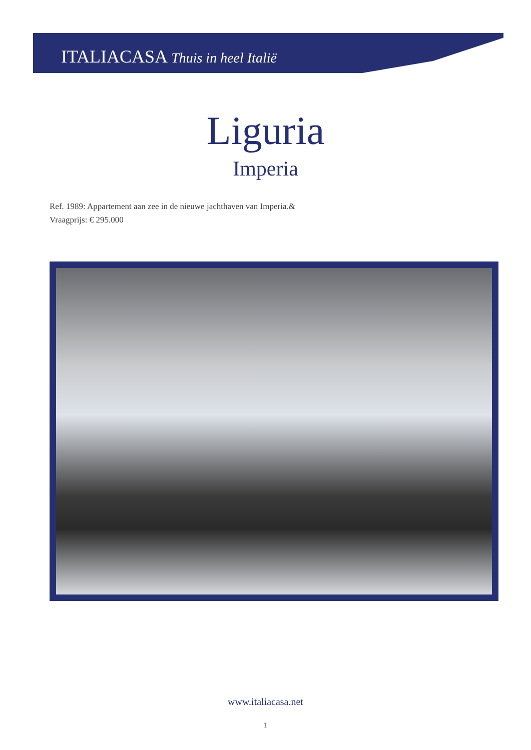ITALIACASA Thuis in heel Italië
Liguria
Imperia
Ref. 1989: Appartement aan zee in de nieuwe jachthaven van Imperia.&
Vraagprijs: € 295.000
www.italiacasa.net
1